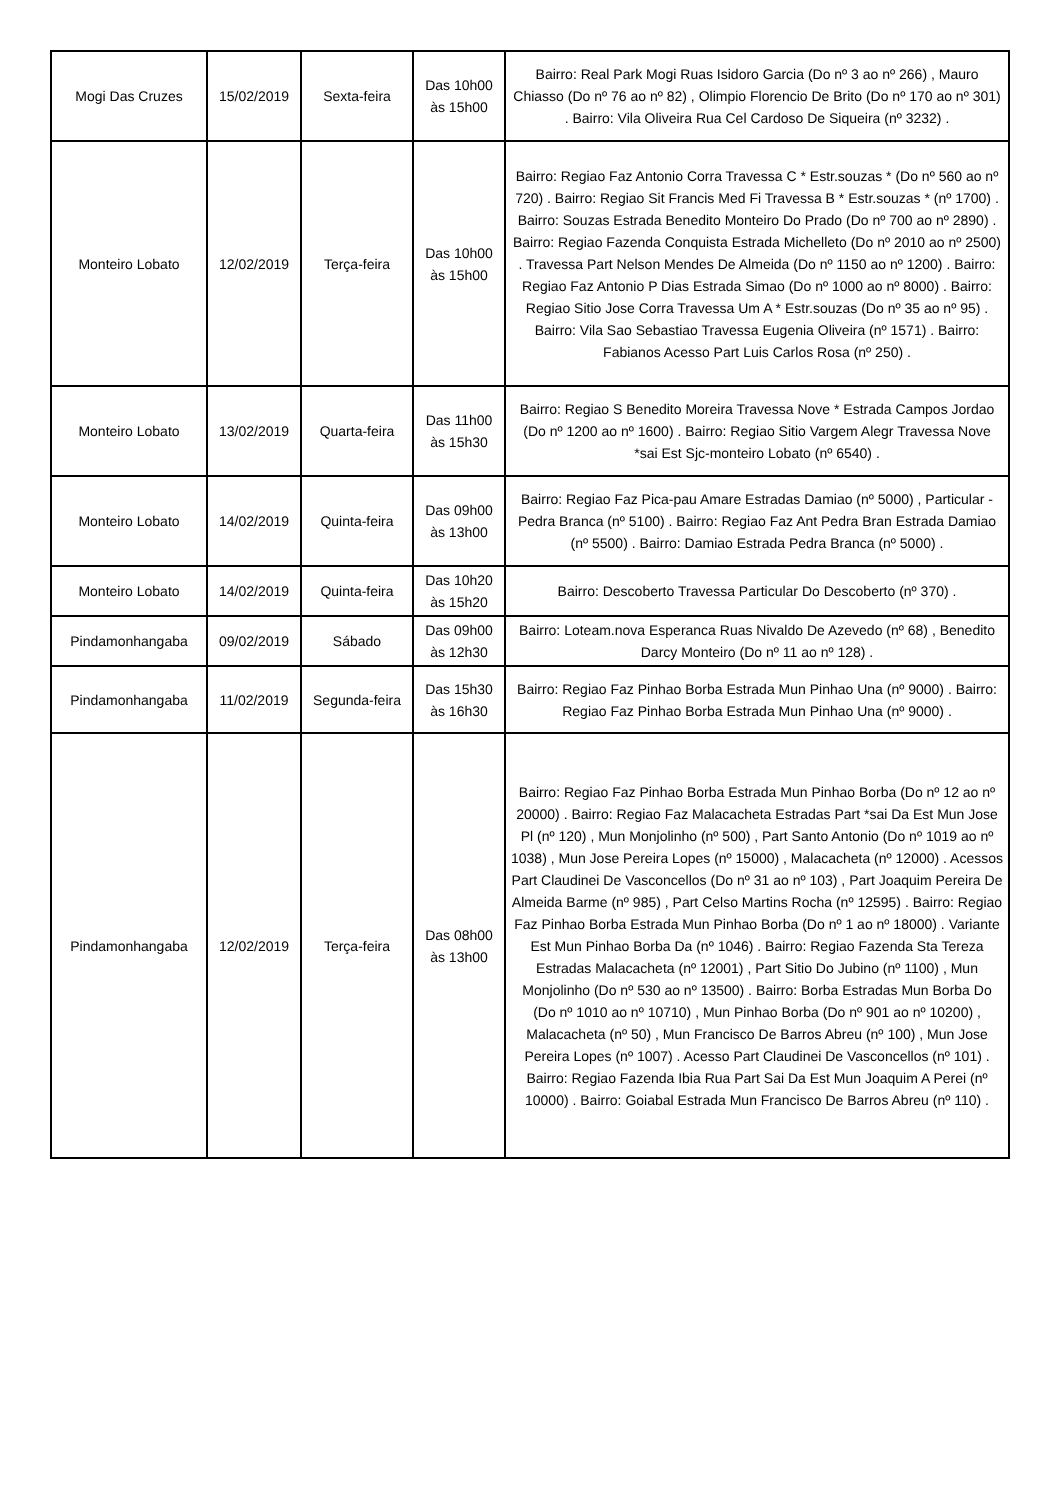| Mogi Das Cruzes | 15/02/2019 | Sexta-feira | Das 10h00 às 15h00 | Bairro: Real Park Mogi Ruas Isidoro Garcia (Do nº 3 ao nº 266) , Mauro Chiasso (Do nº 76 ao nº 82) , Olimpio Florencio De Brito (Do nº 170 ao nº 301) . Bairro: Vila Oliveira Rua Cel Cardoso De Siqueira (nº 3232) . |
| Monteiro Lobato | 12/02/2019 | Terça-feira | Das 10h00 às 15h00 | Bairro: Regiao Faz Antonio Corra Travessa C * Estr.souzas * (Do nº 560 ao nº 720) . Bairro: Regiao Sit Francis Med Fi Travessa B * Estr.souzas * (nº 1700) . Bairro: Souzas Estrada Benedito Monteiro Do Prado (Do nº 700 ao nº 2890) . Bairro: Regiao Fazenda Conquista Estrada Michelleto (Do nº 2010 ao nº 2500) . Travessa Part Nelson Mendes De Almeida (Do nº 1150 ao nº 1200) . Bairro: Regiao Faz Antonio P Dias Estrada Simao (Do nº 1000 ao nº 8000) . Bairro: Regiao Sitio Jose Corra Travessa Um A * Estr.souzas (Do nº 35 ao nº 95) . Bairro: Vila Sao Sebastiao Travessa Eugenia Oliveira (nº 1571) . Bairro: Fabianos Acesso Part Luis Carlos Rosa (nº 250) . |
| Monteiro Lobato | 13/02/2019 | Quarta-feira | Das 11h00 às 15h30 | Bairro: Regiao S Benedito Moreira Travessa Nove * Estrada Campos Jordao (Do nº 1200 ao nº 1600) . Bairro: Regiao Sitio Vargem Alegr Travessa Nove *sai Est Sjc-monteiro Lobato (nº 6540) . |
| Monteiro Lobato | 14/02/2019 | Quinta-feira | Das 09h00 às 13h00 | Bairro: Regiao Faz Pica-pau Amare Estradas Damiao (nº 5000) , Particular - Pedra Branca (nº 5100) . Bairro: Regiao Faz Ant Pedra Bran Estrada Damiao (nº 5500) . Bairro: Damiao Estrada Pedra Branca (nº 5000) . |
| Monteiro Lobato | 14/02/2019 | Quinta-feira | Das 10h20 às 15h20 | Bairro: Descoberto Travessa Particular Do Descoberto (nº 370) . |
| Pindamonhangaba | 09/02/2019 | Sábado | Das 09h00 às 12h30 | Bairro: Loteam.nova Esperanca Ruas Nivaldo De Azevedo (nº 68) , Benedito Darcy Monteiro (Do nº 11 ao nº 128) . |
| Pindamonhangaba | 11/02/2019 | Segunda-feira | Das 15h30 às 16h30 | Bairro: Regiao Faz Pinhao Borba Estrada Mun Pinhao Una (nº 9000) . Bairro: Regiao Faz Pinhao Borba Estrada Mun Pinhao Una (nº 9000) . |
| Pindamonhangaba | 12/02/2019 | Terça-feira | Das 08h00 às 13h00 | Bairro: Regiao Faz Pinhao Borba Estrada Mun Pinhao Borba (Do nº 12 ao nº 20000) . Bairro: Regiao Faz Malacacheta Estradas Part *sai Da Est Mun Jose Pl (nº 120) , Mun Monjolinho (nº 500) , Part Santo Antonio (Do nº 1019 ao nº 1038) , Mun Jose Pereira Lopes (nº 15000) , Malacacheta (nº 12000) . Acessos Part Claudinei De Vasconcellos (Do nº 31 ao nº 103) , Part Joaquim Pereira De Almeida Barme (nº 985) , Part Celso Martins Rocha (nº 12595) . Bairro: Regiao Faz Pinhao Borba Estrada Mun Pinhao Borba (Do nº 1 ao nº 18000) . Variante Est Mun Pinhao Borba Da (nº 1046) . Bairro: Regiao Fazenda Sta Tereza Estradas Malacacheta (nº 12001) , Part Sitio Do Jubino (nº 1100) , Mun Monjolinho (Do nº 530 ao nº 13500) . Bairro: Borba Estradas Mun Borba Do (Do nº 1010 ao nº 10710) , Mun Pinhao Borba (Do nº 901 ao nº 10200) , Malacacheta (nº 50) , Mun Francisco De Barros Abreu (nº 100) , Mun Jose Pereira Lopes (nº 1007) . Acesso Part Claudinei De Vasconcellos (nº 101) . Bairro: Regiao Fazenda Ibia Rua Part Sai Da Est Mun Joaquim A Perei (nº 10000) . Bairro: Goiabal Estrada Mun Francisco De Barros Abreu (nº 110) . |